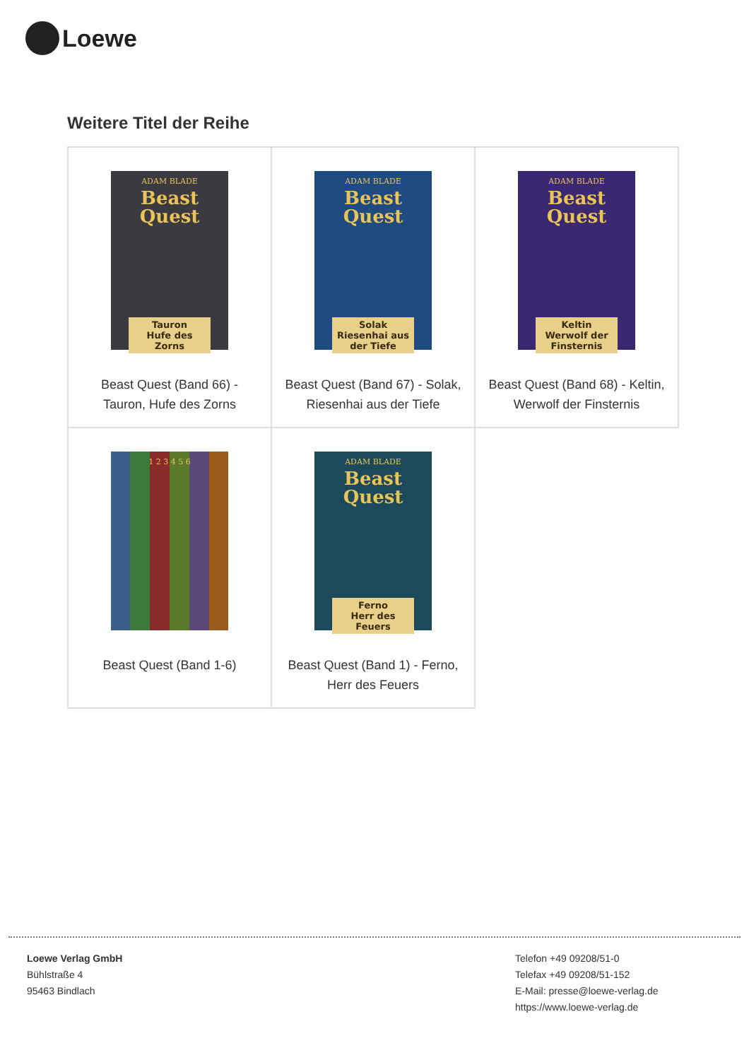Loewe
Weitere Titel der Reihe
| ADAM BLADE Beast Quest Tauron Hufe des Zorns Beast Quest (Band 66) - Tauron, Hufe des Zorns | ADAM BLADE Beast Quest Solak Riesenhai aus der Tiefe Beast Quest (Band 67) - Solak, Riesenhai aus der Tiefe | ADAM BLADE Beast Quest Keltin Werwolf der Finsternis Beast Quest (Band 68) - Keltin, Werwolf der Finsternis |
| 1 2 3 4 5 6 Beast Quest (Band 1-6) | ADAM BLADE Beast Quest Ferno Herr des Feuers Beast Quest (Band 1) - Ferno, Herr des Feuers | |
Loewe Verlag GmbH
Bühlstraße 4
95463 Bindlach
Telefon +49 09208/51-0
Telefax +49 09208/51-152
E-Mail: presse@loewe-verlag.de
https://www.loewe-verlag.de